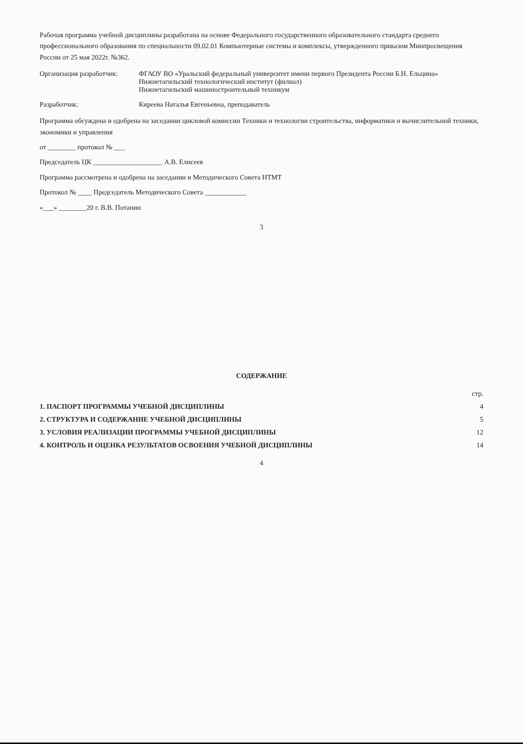Рабочая программа учебной дисциплины разработана на основе Федерального государственного образовательного стандарта среднего профессионального образования по специальности 09.02.01 Компьютерные системы и комплексы, утвержденного приказом Минпросвещения России от 25 мая 2022г. №362.
Организация разработчик:
ФГАОУ ВО «Уральский федеральный университет имени первого Президента России Б.Н. Ельцина»
Нижнетагильский технологический институт (филиал)
Нижнетагильский машиностроительный техникум
Разработчик: Киреева Наталья Евгеньевна, преподаватель
Программа обсуждена и одобрена на заседании цикловой комиссии Техники и технологии строительства, информатики и вычислительной техники, экономики и управления
от ________ протокол № ___
Председатель ЦК ____________________ А.В. Елисеев
Программа рассмотрена и одобрена на заседании и Методического Совета НТМТ
Протокол № ____ Председатель Методического Совета ____________
«___» ________20 г. В.В. Потанин
3
СОДЕРЖАНИЕ
стр.
1. ПАСПОРТ ПРОГРАММЫ УЧЕБНОЙ ДИСЦИПЛИНЫ 4
2. СТРУКТУРА И СОДЕРЖАНИЕ УЧЕБНОЙ ДИСЦИПЛИНЫ 5
3. УСЛОВИЯ РЕАЛИЗАЦИИ ПРОГРАММЫ УЧЕБНОЙ ДИСЦИПЛИНЫ 12
4. КОНТРОЛЬ И ОЦЕНКА РЕЗУЛЬТАТОВ ОСВОЕНИЯ УЧЕБНОЙ ДИСЦИПЛИНЫ 14
4